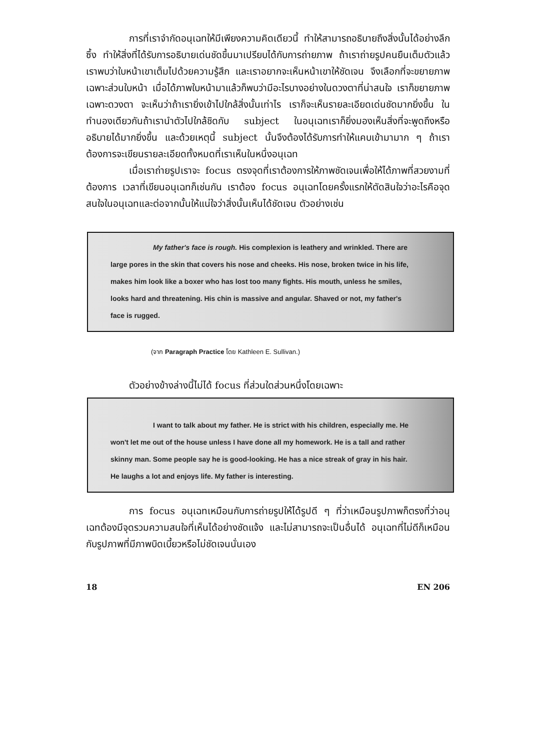การที่เราจำกัดอนุเฉทให้มีเพียงความคิดเดียวนี้ ทำให้สามารถอธิบายถึงสิ่งนั้นได้อย่างลึกซึ้ง ทำให้สิ่งที่ได้รับการอธิบายเด่นชัดขึ้นมาเปรียบได้กับการถ่ายภาพ ถ้าเราถ่ายรูปคนยืนเต็มตัวแล้ว เราพบว่าใบหน้าเขาเต็มไปด้วยความรู้สึก และเราอยากจะเห็นหน้าเขาให้ชัดเจน จึงเลือกที่จะขยายภาพเฉพาะส่วนใบหน้า เมื่อได้ภาพใบหน้ามาแล้วก็พบว่ามีอะไรบางอย่างในดวงตาที่น่าสนใจ เราก็ขยายภาพเฉพาะดวงตา จะเห็นว่าถ้าเรายิ่งเข้าไปใกล้สิ่งนั้นเท่าไร เราก็จะเห็นรายละเอียดเด่นชัดมากยิ่งขึ้น ในทำนองเดียวกันถ้าเรานำตัวไปใกล้ชิดกับ subject ในอนุเฉทเราก็ยิ่งมองเห็นสิ่งที่จะพูดถึงหรืออธิบายได้มากยิ่งขึ้น และด้วยเหตุนี้ subject นั้นจึงต้องได้รับการทำให้แคบเข้ามามาก ๆ ถ้าเราต้องการจะเขียนรายละเอียดทั้งหมดที่เราเห็นในหนึ่งอนุเฉท
เมื่อเราถ่ายรูปเราจะ focus ตรงจุดที่เราต้องการให้ภาพชัดเจนเพื่อให้ได้ภาพที่สวยงามที่ต้องการ เวลาที่เขียนอนุเฉทก็เช่นกัน เราต้อง focus อนุเฉทโดยครั้งแรกให้ตัดสินใจว่าอะไรคือจุดสนใจในอนุเฉทและต่อจากนั้นให้แน่ใจว่าสิ่งนั้นเห็นได้ชัดเจน ตัวอย่างเช่น
My father's face is rough. His complexion is leathery and wrinkled. There are large pores in the skin that covers his nose and cheeks. His nose, broken twice in his life, makes him look like a boxer who has lost too many fights. His mouth, unless he smiles, looks hard and threatening. His chin is massive and angular. Shaved or not, my father's face is rugged.
(จาก Paragraph Practice โดย Kathleen E. Sullivan.)
ตัวอย่างข้างล่างนี้ไม่ได้ focus ที่ส่วนใดส่วนหนึ่งโดยเฉพาะ
I want to talk about my father. He is strict with his children, especially me. He won't let me out of the house unless I have done all my homework. He is a tall and rather skinny man. Some people say he is good-looking. He has a nice streak of gray in his hair. He laughs a lot and enjoys life. My father is interesting.
การ focus อนุเฉทเหมือนกับการถ่ายรูปให้ได้รูปดี ๆ ที่ว่าเหมือนรูปภาพก็ตรงที่ว่าอนุเฉทต้องมีจุดรวมความสนใจที่เห็นได้อย่างชัดแจ้ง และไม่สามารถจะเป็นอื่นได้ อนุเฉทที่ไม่ดีก็เหมือนกับรูปภาพที่มีภาพบิดเบี้ยวหรือไม่ชัดเจนนั่นเอง
18 EN 206